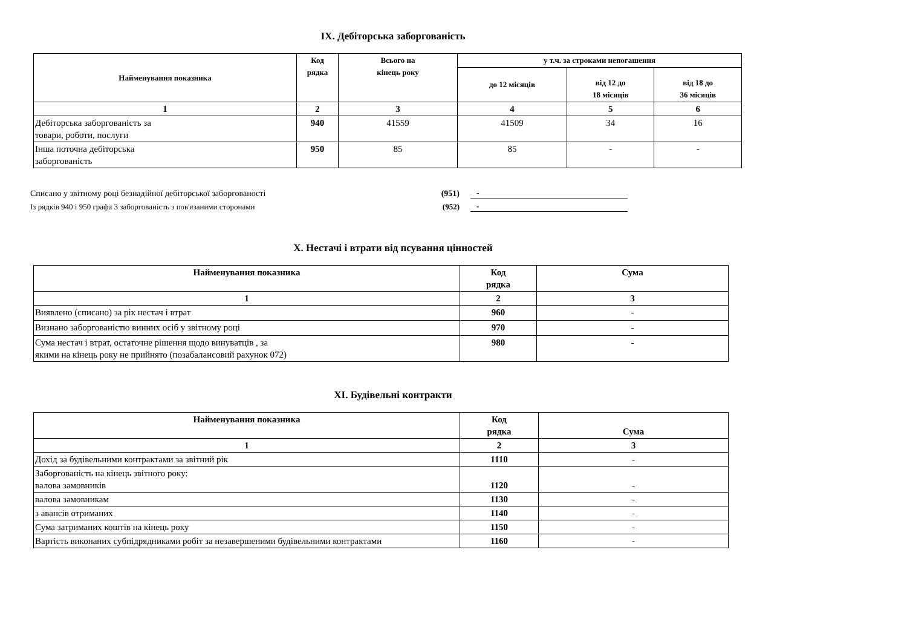IX. Дебіторська заборгованість
| Найменування показника | Код рядка | Всього на кінець року | у т.ч. за строками непогашення | | |
| --- | --- | --- | --- | --- | --- |
| | | | до 12 місяців | від 12 до 18 місяців | від 18 до 36 місяців |
| 1 | 2 | 3 | 4 | 5 | 6 |
| Дебіторська заборгованість за товари, роботи, послуги | 940 | 41559 | 41509 | 34 | 16 |
| Інша поточна дебіторська заборгованість | 950 | 85 | 85 | - | - |
Списано у звітному році безнадійної дебіторської заборгованості (951) -
Із рядків 940 і 950 графа 3 заборгованість з пов'язаними сторонами (952) -
X. Нестачі і втрати від псування цінностей
| Найменування показника | Код рядка | Сума |
| --- | --- | --- |
| 1 | 2 | 3 |
| Виявлено (списано) за рік нестач і втрат | 960 | - |
| Визнано заборгованістю винних осіб у звітному році | 970 | - |
| Сума нестач і втрат, остаточне рішення щодо винуватців , за якими на кінець року не прийнято (позабалансовий рахунок 072) | 980 | - |
XI. Будівельні контракти
| Найменування показника | Код рядка | Сума |
| --- | --- | --- |
| 1 | 2 | 3 |
| Дохід за будівельними контрактами за звітний рік | 1110 | - |
| Заборгованість на кінець звітного року: валова замовників | 1120 | - |
| валова замовникам | 1130 | - |
| з авансів отриманих | 1140 | - |
| Сума затриманих коштів на кінець року | 1150 | - |
| Вартість виконаних субпідрядниками робіт за незавершеними будівельними контрактами | 1160 | - |